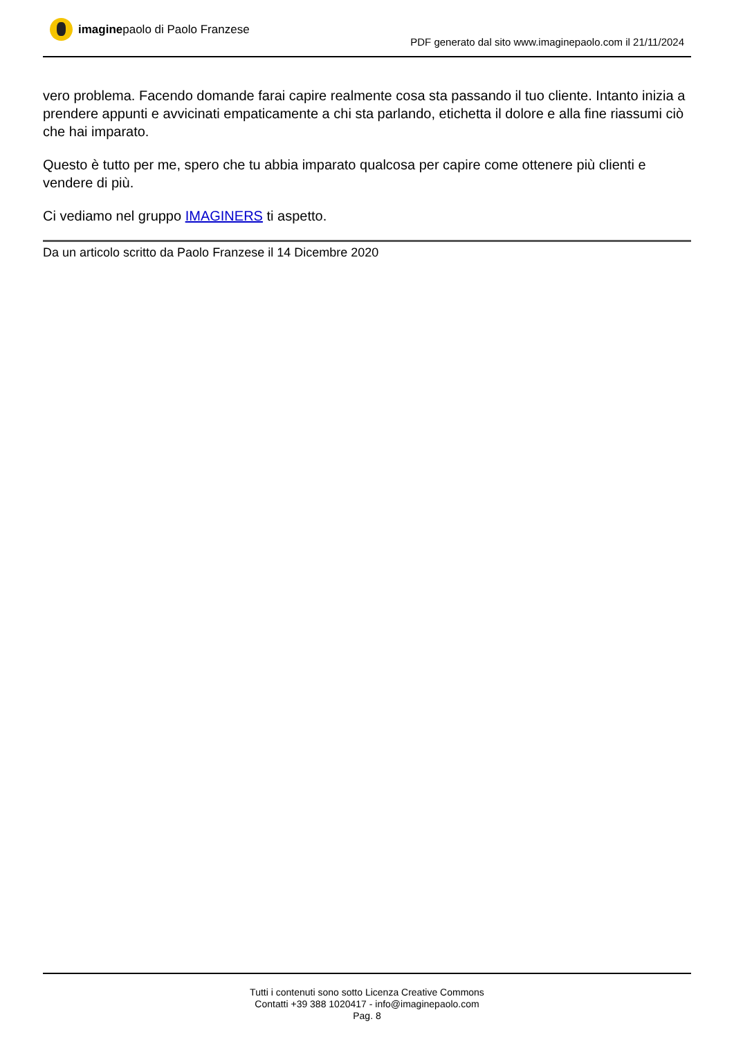imaginepaolo di Paolo Franzese
PDF generato dal sito www.imaginepaolo.com il 21/11/2024
vero problema. Facendo domande farai capire realmente cosa sta passando il tuo cliente. Intanto inizia a prendere appunti e avvicinati empaticamente a chi sta parlando, etichetta il dolore e alla fine riassumi ciò che hai imparato.
Questo è tutto per me, spero che tu abbia imparato qualcosa per capire come ottenere più clienti e vendere di più.
Ci vediamo nel gruppo IMAGINERS ti aspetto.
Da un articolo scritto da Paolo Franzese il 14 Dicembre 2020
Tutti i contenuti sono sotto Licenza Creative Commons
Contatti +39 388 1020417 - info@imaginepaolo.com
Pag. 8